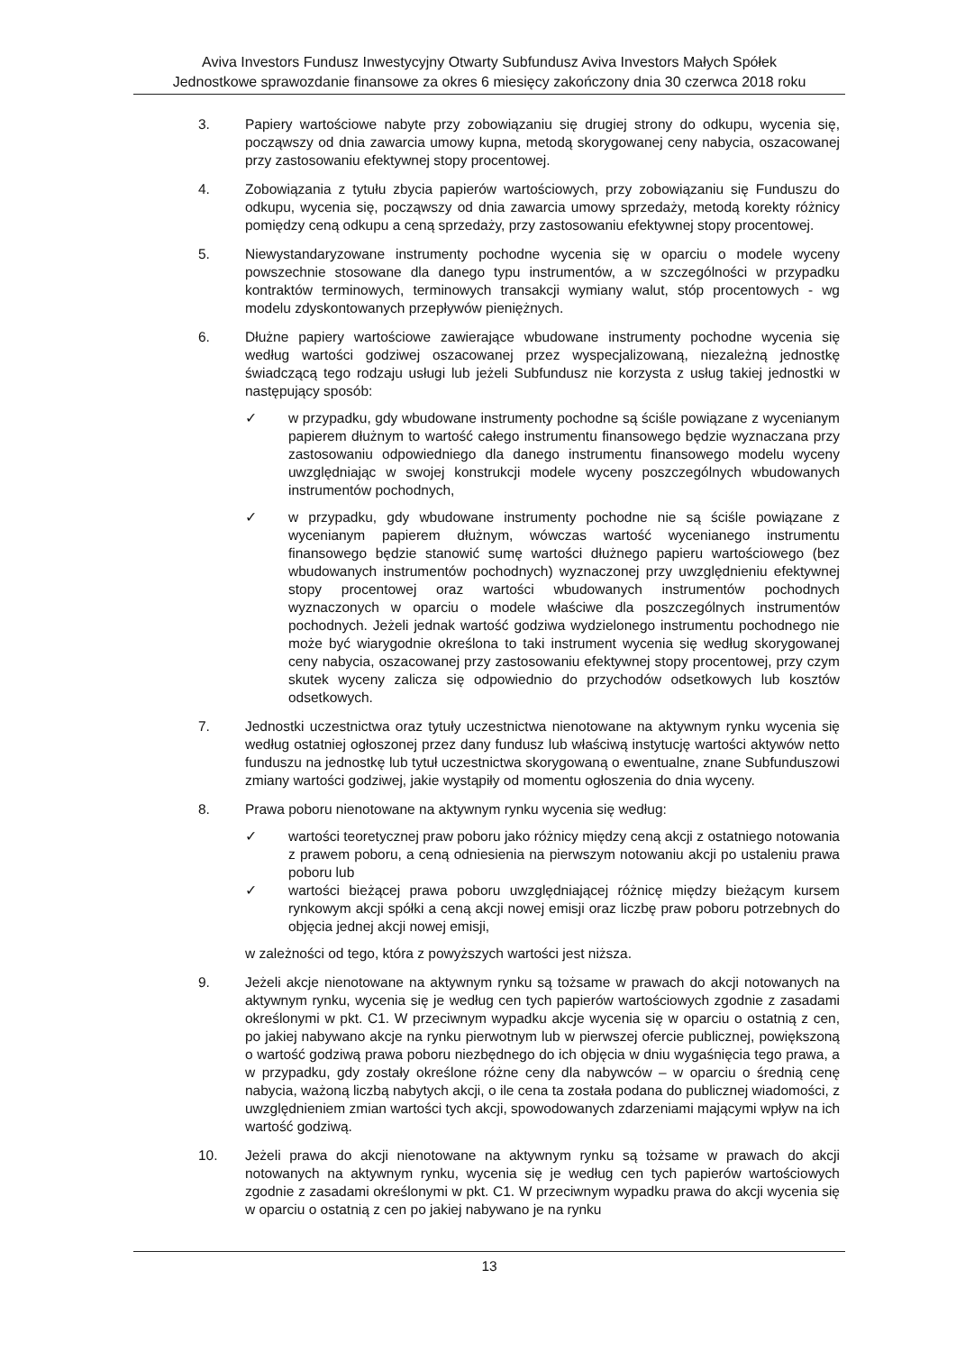Aviva Investors Fundusz Inwestycyjny Otwarty Subfundusz Aviva Investors Małych Spółek
Jednostkowe sprawozdanie finansowe za okres 6 miesięcy zakończony dnia 30 czerwca 2018 roku
3. Papiery wartościowe nabyte przy zobowiązaniu się drugiej strony do odkupu, wycenia się, począwszy od dnia zawarcia umowy kupna, metodą skorygowanej ceny nabycia, oszacowanej przy zastosowaniu efektywnej stopy procentowej.
4. Zobowiązania z tytułu zbycia papierów wartościowych, przy zobowiązaniu się Funduszu do odkupu, wycenia się, począwszy od dnia zawarcia umowy sprzedaży, metodą korekty różnicy pomiędzy ceną odkupu a ceną sprzedaży, przy zastosowaniu efektywnej stopy procentowej.
5. Niewystandaryzowane instrumenty pochodne wycenia się w oparciu o modele wyceny powszechnie stosowane dla danego typu instrumentów, a w szczególności w przypadku kontraktów terminowych, terminowych transakcji wymiany walut, stóp procentowych - wg modelu zdyskontowanych przepływów pieniężnych.
6. Dłużne papiery wartościowe zawierające wbudowane instrumenty pochodne wycenia się według wartości godziwej oszacowanej przez wyspecjalizowaną, niezależną jednostkę świadczącą tego rodzaju usługi lub jeżeli Subfundusz nie korzysta z usług takiej jednostki w następujący sposób:
✓ w przypadku, gdy wbudowane instrumenty pochodne są ściśle powiązane z wycenianym papierem dłużnym to wartość całego instrumentu finansowego będzie wyznaczana przy zastosowaniu odpowiedniego dla danego instrumentu finansowego modelu wyceny uwzględniając w swojej konstrukcji modele wyceny poszczególnych wbudowanych instrumentów pochodnych,
✓ w przypadku, gdy wbudowane instrumenty pochodne nie są ściśle powiązane z wycenianym papierem dłużnym, wówczas wartość wycenianego instrumentu finansowego będzie stanowić sumę wartości dłużnego papieru wartościowego (bez wbudowanych instrumentów pochodnych) wyznaczonej przy uwzględnieniu efektywnej stopy procentowej oraz wartości wbudowanych instrumentów pochodnych wyznaczonych w oparciu o modele właściwe dla poszczególnych instrumentów pochodnych. Jeżeli jednak wartość godziwa wydzielonego instrumentu pochodnego nie może być wiarygodnie określona to taki instrument wycenia się według skorygowanej ceny nabycia, oszacowanej przy zastosowaniu efektywnej stopy procentowej, przy czym skutek wyceny zalicza się odpowiednio do przychodów odsetkowych lub kosztów odsetkowych.
7. Jednostki uczestnictwa oraz tytuły uczestnictwa nienotowane na aktywnym rynku wycenia się według ostatniej ogłoszonej przez dany fundusz lub właściwą instytucję wartości aktywów netto funduszu na jednostkę lub tytuł uczestnictwa skorygowaną o ewentualne, znane Subfunduszowi zmiany wartości godziwej, jakie wystąpiły od momentu ogłoszenia do dnia wyceny.
8. Prawa poboru nienotowane na aktywnym rynku wycenia się według:
✓ wartości teoretycznej praw poboru jako różnicy między ceną akcji z ostatniego notowania z prawem poboru, a ceną odniesienia na pierwszym notowaniu akcji po ustaleniu prawa poboru lub
✓ wartości bieżącej prawa poboru uwzględniającej różnicę między bieżącym kursem rynkowym akcji spółki a ceną akcji nowej emisji oraz liczbę praw poboru potrzebnych do objęcia jednej akcji nowej emisji,
w zależności od tego, która z powyższych wartości jest niższa.
9. Jeżeli akcje nienotowane na aktywnym rynku są tożsame w prawach do akcji notowanych na aktywnym rynku, wycenia się je według cen tych papierów wartościowych zgodnie z zasadami określonymi w pkt. C1. W przeciwnym wypadku akcje wycenia się w oparciu o ostatnią z cen, po jakiej nabywano akcje na rynku pierwotnym lub w pierwszej ofercie publicznej, powiększoną o wartość godziwą prawa poboru niezbędnego do ich objęcia w dniu wygaśnięcia tego prawa, a w przypadku, gdy zostały określone różne ceny dla nabywców – w oparciu o średnią cenę nabycia, ważoną liczbą nabytych akcji, o ile cena ta została podana do publicznej wiadomości, z uwzględnieniem zmian wartości tych akcji, spowodowanych zdarzeniami mającymi wpływ na ich wartość godziwą.
10. Jeżeli prawa do akcji nienotowane na aktywnym rynku są tożsame w prawach do akcji notowanych na aktywnym rynku, wycenia się je według cen tych papierów wartościowych zgodnie z zasadami określonymi w pkt. C1. W przeciwnym wypadku prawa do akcji wycenia się w oparciu o ostatnią z cen po jakiej nabywano je na rynku
13